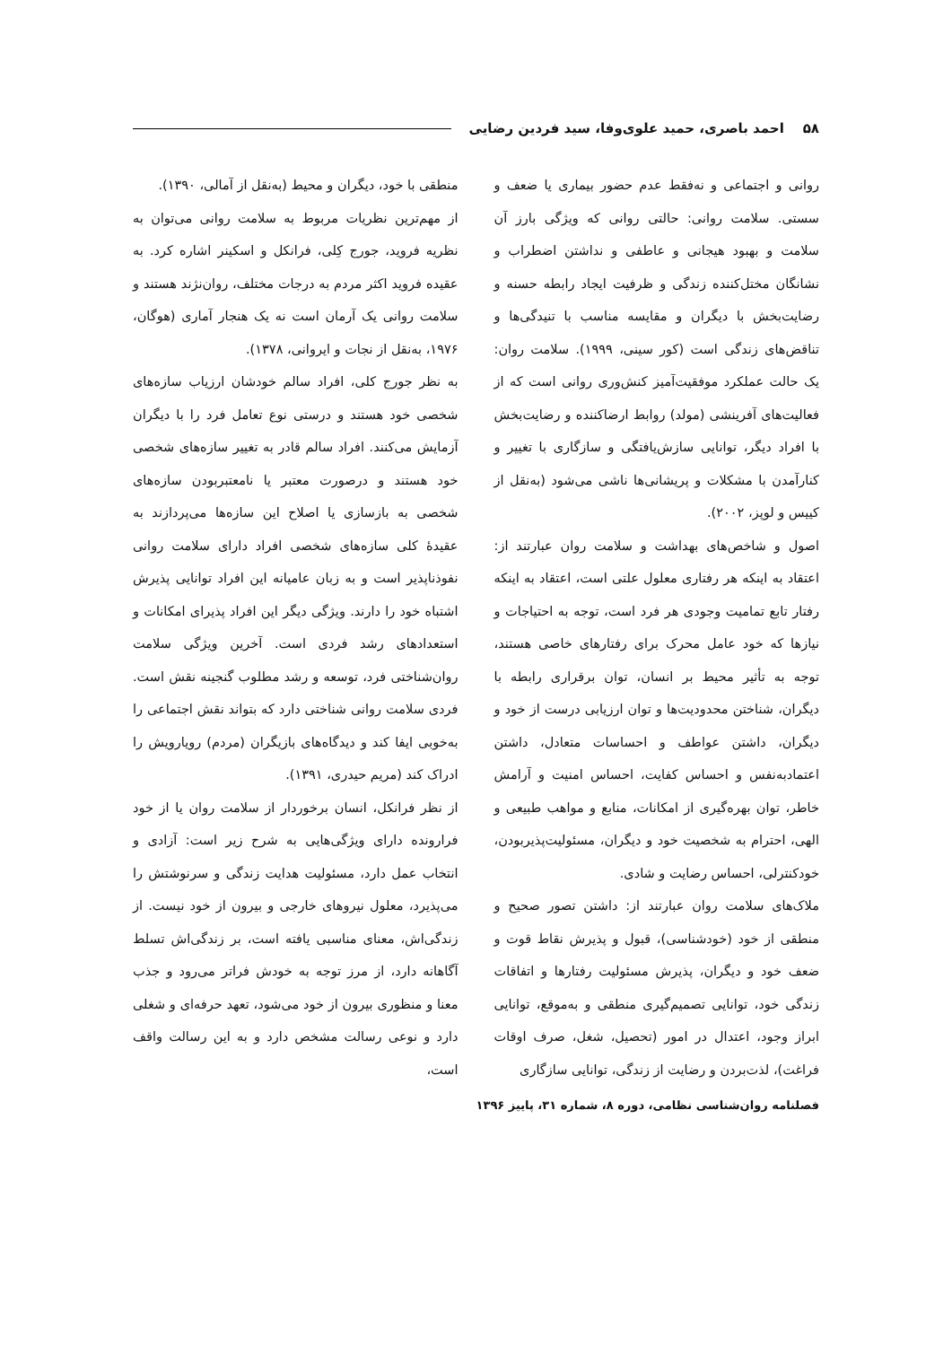۵۸ احمد باصری، حمید علوی‌وفا، سید فردین رضایی
روانی و اجتماعی و نه‌فقط عدم حضور بیماری یا ضعف و سستی. سلامت روانی: حالتی روانی که ویژگی بارز آن سلامت و بهبود هیجانی و عاطفی و نداشتن اضطراب و نشانگان مختل‌کننده زندگی و ظرفیت ایجاد رابطه حسنه و رضایت‌بخش با دیگران و مقایسه مناسب با تنیدگی‌ها و تناقض‌های زندگی است (کور سینی، ۱۹۹۹). سلامت روان: یک حالت عملکرد موفقیت‌آمیز کنش‌وری روانی است که از فعالیت‌های آفرینشی (مولد) روابط ارضاکننده و رضایت‌بخش با افراد دیگر، توانایی سازش‌یافتگی و سازگاری با تغییر و کنارآمدن با مشکلات و پریشانی‌ها ناشی می‌شود (به‌نقل از کییس و لوپز، ۲۰۰۲).
اصول و شاخص‌های بهداشت و سلامت روان عبارتند از: اعتقاد به اینکه هر رفتاری معلول علتی است، اعتقاد به اینکه رفتار تابع تمامیت وجودی هر فرد است، توجه به احتیاجات و نیازها که خود عامل محرک برای رفتارهای خاصی هستند، توجه به تأثیر محیط بر انسان، توان برقراری رابطه با دیگران، شناختن محدودیت‌ها و توان ارزیابی درست از خود و دیگران، داشتن عواطف و احساسات متعادل، داشتن اعتمادبه‌نفس و احساس کفایت، احساس امنیت و آرامش خاطر، توان بهره‌گیری از امکانات، منابع و مواهب طبیعی و الهی، احترام به شخصیت خود و دیگران، مسئولیت‌پذیربودن، خودکنترلی، احساس رضایت و شادی.
ملاک‌های سلامت روان عبارتند از: داشتن تصور صحیح و منطقی از خود (خودشناسی)، قبول و پذیرش نقاط قوت و ضعف خود و دیگران، پذیرش مسئولیت رفتارها و اتفاقات زندگی خود، توانایی تصمیم‌گیری منطقی و به‌موقع، توانایی ابراز وجود، اعتدال در امور (تحصیل، شغل، صرف اوقات فراغت)، لذت‌بردن و رضایت از زندگی، توانایی سازگاری
منطقی با خود، دیگران و محیط (به‌نقل از آمالی، ۱۳۹۰).
از مهم‌ترین نظریات مربوط به سلامت روانی می‌توان به نظریه فروید، جورج کِلی، فرانکل و اسکینر اشاره کرد. به عقیده فروید اکثر مردم به درجات مختلف، روان‌نژند هستند و سلامت روانی یک آرمان است نه یک هنجار آماری (هوگان، ۱۹۷۶، به‌نقل از نجات و ایروانی، ۱۳۷۸).
به نظر جورج کلی، افراد سالم خودشان ارزیاب سازه‌های شخصی خود هستند و درستی نوع تعامل فرد را با دیگران آزمایش می‌کنند. افراد سالم قادر به تغییر سازه‌های شخصی خود هستند و درصورت معتبر یا نامعتبربودن سازه‌های شخصی به بازسازی یا اصلاح این سازه‌ها می‌پردازند به عقیدهٔ کلی سازه‌های شخصی افراد دارای سلامت روانی نفوذناپذیر است و به زبان عامیانه این افراد توانایی پذیرش اشتباه خود را دارند. ویژگی دیگر این افراد پذیرای امکانات و استعدادهای رشد فردی است. آخرین ویژگی سلامت روان‌شناختی فرد، توسعه و رشد مطلوب گنجینه نقش است. فردی سلامت روانی شناختی دارد که بتواند نقش اجتماعی را به‌خوبی ایفا کند و دیدگاه‌های بازیگران (مردم) رویارویش را ادراک کند (مریم حیدری، ۱۳۹۱).
از نظر فرانکل، انسان برخوردار از سلامت روان یا از خود فرارونده دارای ویژگی‌هایی به شرح زیر است: آزادی و انتخاب عمل دارد، مسئولیت هدایت زندگی و سرنوشتش را می‌پذیرد، معلول نیروهای خارجی و بیرون از خود نیست. از زندگی‌اش، معنای مناسبی یافته است، بر زندگی‌اش تسلط آگاهانه دارد، از مرز توجه به خودش فراتر می‌رود و جذب معنا و منظوری بیرون از خود می‌شود، تعهد حرفه‌ای و شغلی دارد و نوعی رسالت مشخص دارد و به این رسالت واقف است،
فصلنامه روان‌شناسی نظامی، دوره ۸، شماره ۳۱، پاییز ۱۳۹۶